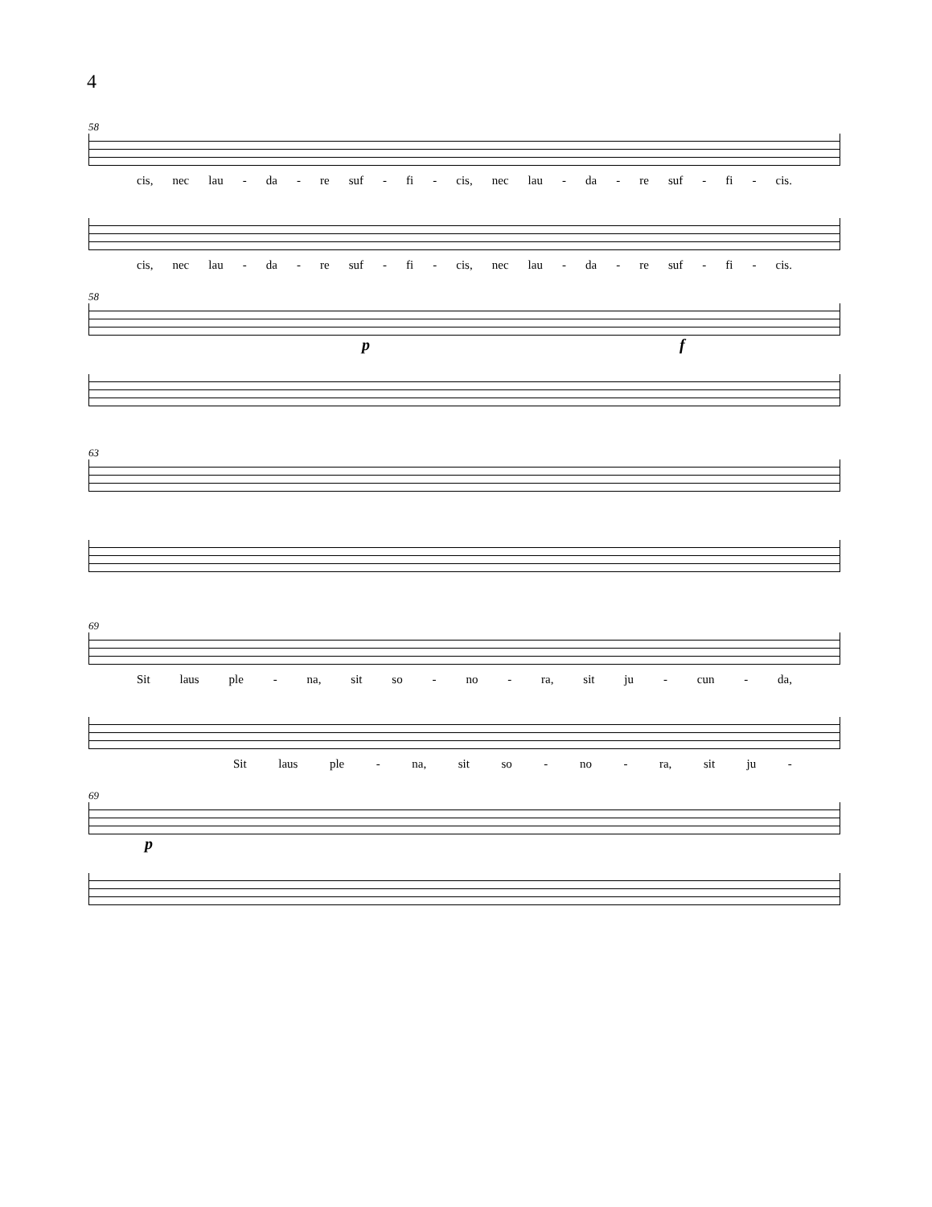4
58
cis, nec lau - da - re suf - fi - cis, nec lau - da - re suf - fi - cis.
cis, nec lau - da - re suf - fi - cis, nec lau - da - re suf - fi - cis.
58
p f
63
69
Sit laus ple - na, sit so - no - ra, sit ju - cun - da,
Sit laus ple - na, sit so - no - ra, sit ju -
69
p